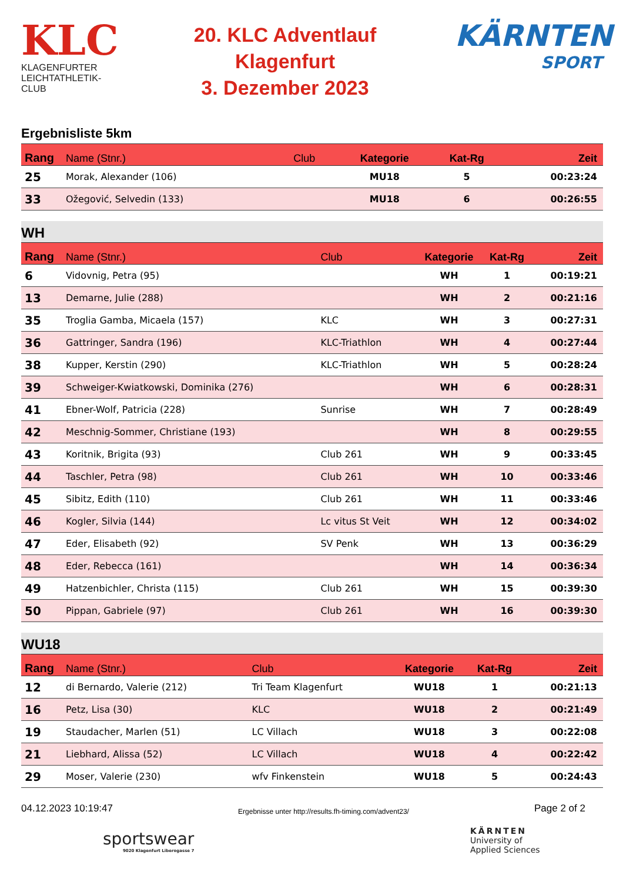KLC
KLAGENFURTER
LEICHTATHLETIK-CLUB
20. KLC Adventlauf
Klagenfurt
3. Dezember 2023
KÄRNTEN
SPORT
Ergebnisliste 5km
| Rang | Name (Stnr.) | Club | Kategorie | Kat-Rg | Zeit |
| --- | --- | --- | --- | --- | --- |
| 25 | Morak, Alexander (106) | | MU18 | 5 | 00:23:24 |
| 33 | Ožegović, Selvedin (133) | | MU18 | 6 | 00:26:55 |
WH
| Rang | Name (Stnr.) | Club | Kategorie | Kat-Rg | Zeit |
| --- | --- | --- | --- | --- | --- |
| 6 | Vidovnig, Petra (95) | | WH | 1 | 00:19:21 |
| 13 | Demarne, Julie (288) | | WH | 2 | 00:21:16 |
| 35 | Troglia Gamba, Micaela (157) | KLC | WH | 3 | 00:27:31 |
| 36 | Gattringer, Sandra (196) | KLC-Triathlon | WH | 4 | 00:27:44 |
| 38 | Kupper, Kerstin (290) | KLC-Triathlon | WH | 5 | 00:28:24 |
| 39 | Schweiger-Kwiatkowski, Dominika (276) | | WH | 6 | 00:28:31 |
| 41 | Ebner-Wolf, Patricia (228) | Sunrise | WH | 7 | 00:28:49 |
| 42 | Meschnig-Sommer, Christiane (193) | | WH | 8 | 00:29:55 |
| 43 | Koritnik, Brigita (93) | Club 261 | WH | 9 | 00:33:45 |
| 44 | Taschler, Petra (98) | Club 261 | WH | 10 | 00:33:46 |
| 45 | Sibitz, Edith (110) | Club 261 | WH | 11 | 00:33:46 |
| 46 | Kogler, Silvia (144) | Lc vitus St Veit | WH | 12 | 00:34:02 |
| 47 | Eder, Elisabeth (92) | SV Penk | WH | 13 | 00:36:29 |
| 48 | Eder, Rebecca (161) | | WH | 14 | 00:36:34 |
| 49 | Hatzenbichler, Christa (115) | Club 261 | WH | 15 | 00:39:30 |
| 50 | Pippan, Gabriele (97) | Club 261 | WH | 16 | 00:39:30 |
WU18
| Rang | Name (Stnr.) | Club | Kategorie | Kat-Rg | Zeit |
| --- | --- | --- | --- | --- | --- |
| 12 | di Bernardo, Valerie (212) | Tri Team Klagenfurt | WU18 | 1 | 00:21:13 |
| 16 | Petz, Lisa (30) | KLC | WU18 | 2 | 00:21:49 |
| 19 | Staudacher, Marlen (51) | LC Villach | WU18 | 3 | 00:22:08 |
| 21 | Liebhard, Alissa (52) | LC Villach | WU18 | 4 | 00:22:42 |
| 29 | Moser, Valerie (230) | wfv Finkenstein | WU18 | 5 | 00:24:43 |
04.12.2023 10:19:47 Ergebnisse unter http://results.fh-timing.com/advent23/ Page 2 of 2
sportswear
9020 Klagenfurt Liberogasse 7
KÄRNTEN
University of
Applied Sciences